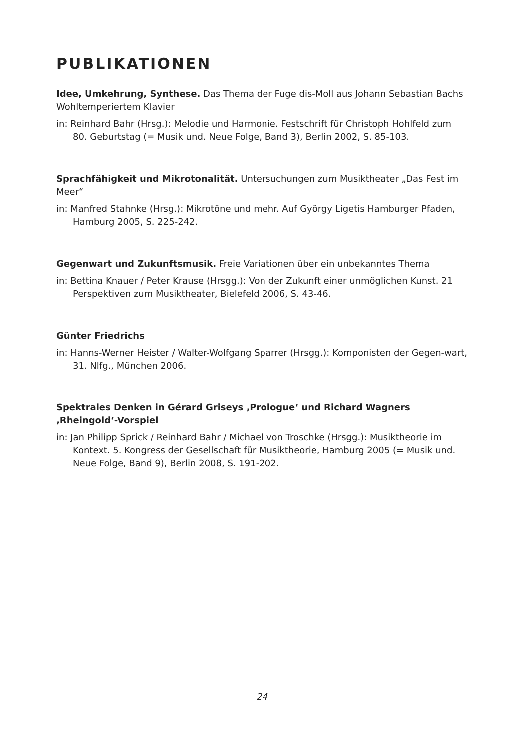PUBLIKATIONEN
Idee, Umkehrung, Synthese. Das Thema der Fuge dis-Moll aus Johann Sebastian Bachs Wohltemperiertem Klavier
in: Reinhard Bahr (Hrsg.): Melodie und Harmonie. Festschrift für Christoph Hohlfeld zum 80. Geburtstag (= Musik und. Neue Folge, Band 3), Berlin 2002, S. 85-103.
Sprachfähigkeit und Mikrotonalität. Untersuchungen zum Musiktheater „Das Fest im Meer“
in: Manfred Stahnke (Hrsg.): Mikrotöne und mehr. Auf György Ligetis Hamburger Pfaden, Hamburg 2005, S. 225-242.
Gegenwart und Zukunftsmusik. Freie Variationen über ein unbekanntes Thema
in: Bettina Knauer / Peter Krause (Hrsgg.): Von der Zukunft einer unmöglichen Kunst. 21 Perspektiven zum Musiktheater, Bielefeld 2006, S. 43-46.
Günter Friedrichs
in: Hanns-Werner Heister / Walter-Wolfgang Sparrer (Hrsgg.): Komponisten der Gegen-wart, 31. Nlfg., München 2006.
Spektrales Denken in Gérard Griseys ‚Prologue‘ und Richard Wagners
‚Rheingold‘-Vorspiel
in: Jan Philipp Sprick / Reinhard Bahr / Michael von Troschke (Hrsgg.): Musiktheorie im Kontext. 5. Kongress der Gesellschaft für Musiktheorie, Hamburg 2005 (= Musik und. Neue Folge, Band 9), Berlin 2008, S. 191-202.
24